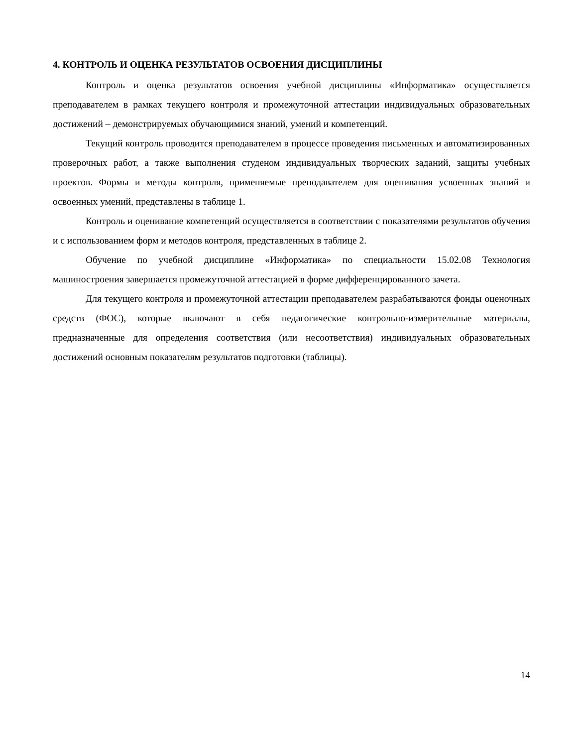4. КОНТРОЛЬ И ОЦЕНКА РЕЗУЛЬТАТОВ ОСВОЕНИЯ ДИСЦИПЛИНЫ
Контроль и оценка результатов освоения учебной дисциплины «Информатика» осуществляется преподавателем в рамках текущего контроля и промежуточной аттестации индивидуальных образовательных достижений – демонстрируемых обучающимися знаний, умений и компетенций.
Текущий контроль проводится преподавателем в процессе проведения письменных и автоматизированных проверочных работ, а также выполнения студеном индивидуальных творческих заданий, защиты учебных проектов. Формы и методы контроля, применяемые преподавателем для оценивания усвоенных знаний и освоенных умений, представлены в таблице 1.
Контроль и оценивание компетенций осуществляется в соответствии с показателями результатов обучения и с использованием форм и методов контроля, представленных в таблице 2.
Обучение по учебной дисциплине «Информатика» по специальности 15.02.08 Технология машиностроения завершается промежуточной аттестацией в форме дифференцированного зачета.
Для текущего контроля и промежуточной аттестации преподавателем разрабатываются фонды оценочных средств (ФОС), которые включают в себя педагогические контрольно-измерительные материалы, предназначенные для определения соответствия (или несоответствия) индивидуальных образовательных достижений основным показателям результатов подготовки (таблицы).
14